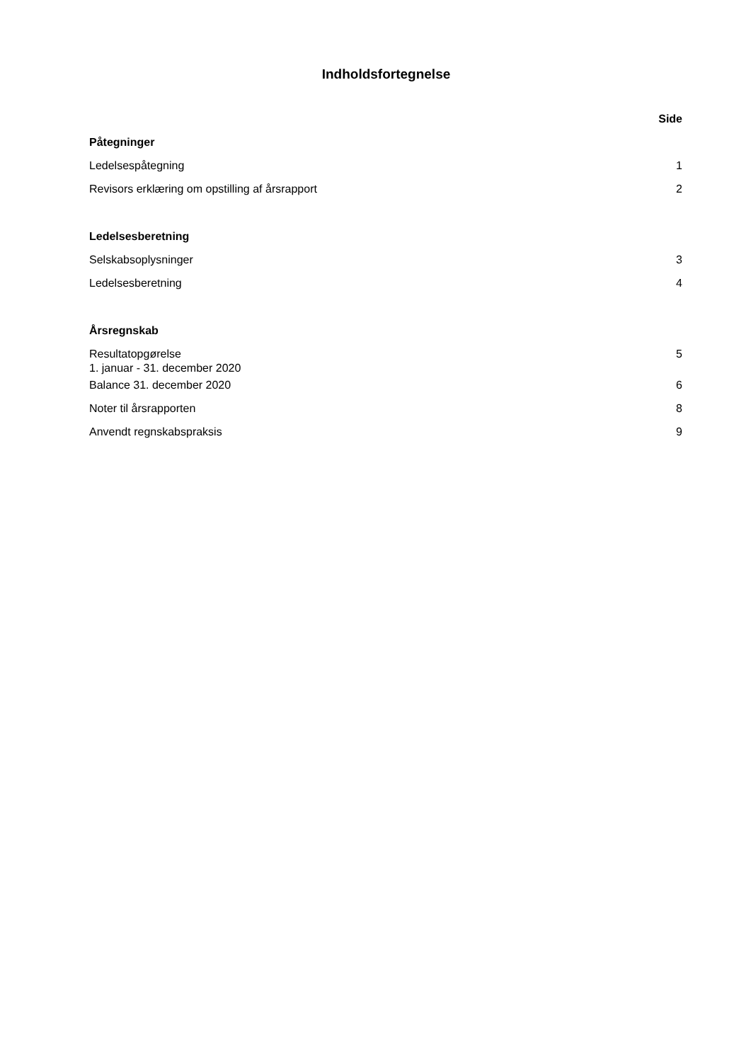Indholdsfortegnelse
| | Side |
| Påtegninger | |
| Ledelsespåtegning | 1 |
| Revisors erklæring om opstilling af årsrapport | 2 |
| Ledelsesberetning | |
| Selskabsoplysninger | 3 |
| Ledelsesberetning | 4 |
| Årsregnskab | |
| Resultatopgørelse 1. januar - 31. december 2020 | 5 |
| Balance 31. december 2020 | 6 |
| Noter til årsrapporten | 8 |
| Anvendt regnskabspraksis | 9 |